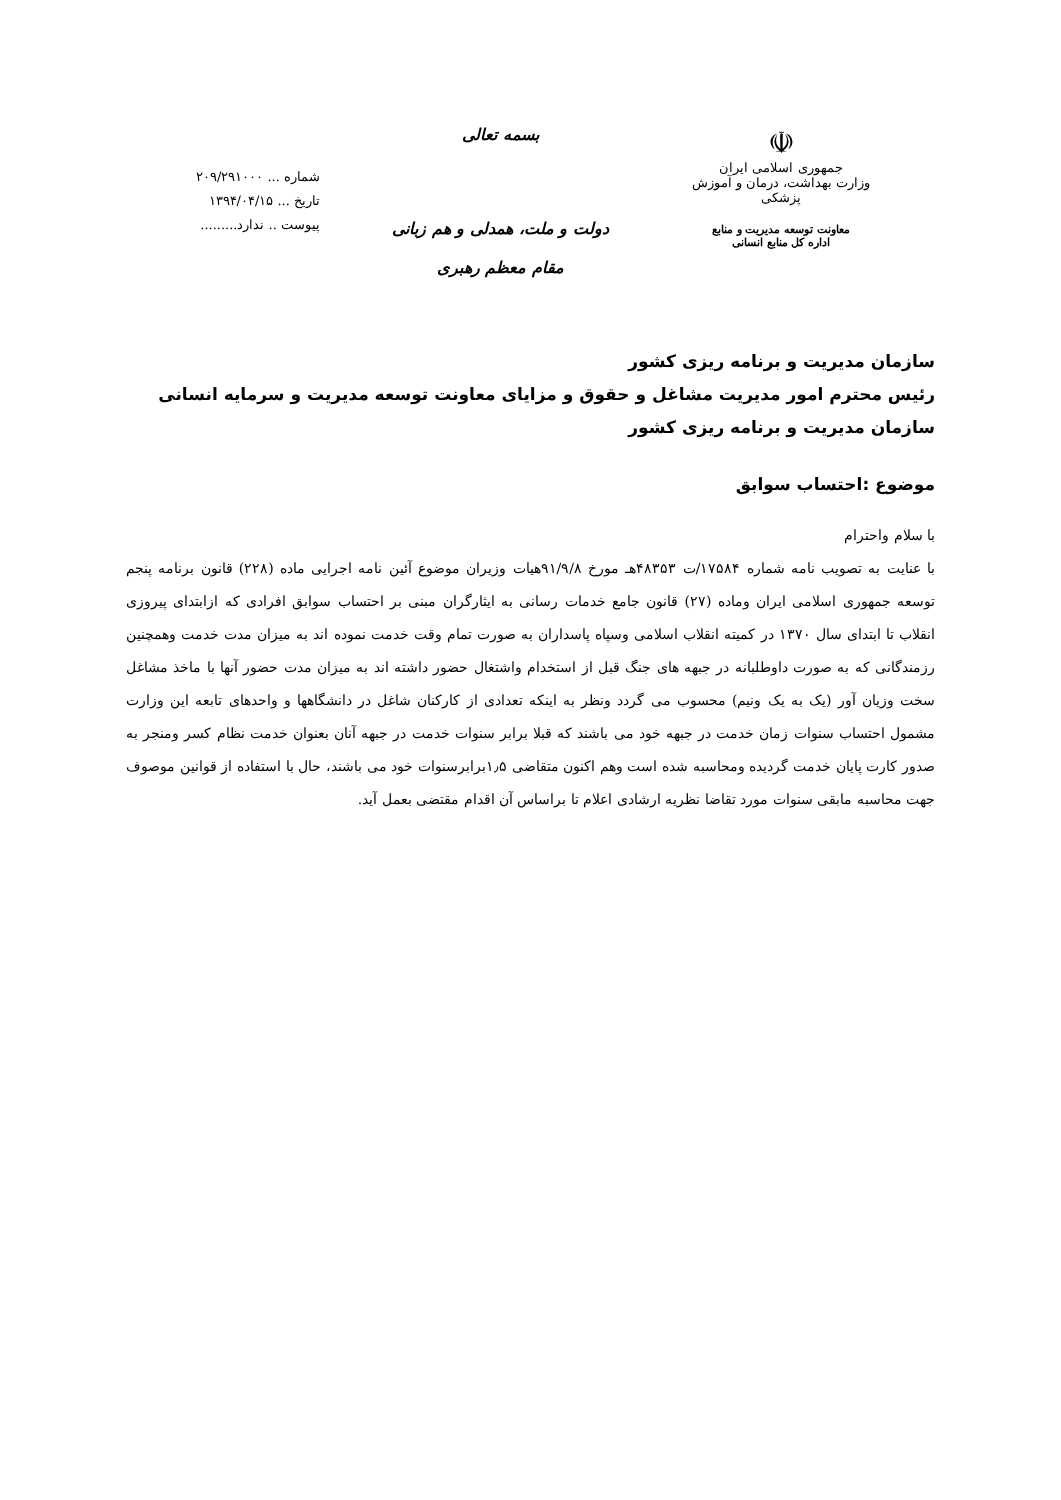☫
جمهوری اسلامی ایران
وزارت بهداشت، درمان و آموزش پزشکی
معاونت توسعه مدیریت و منابع
اداره کل منابع انسانی
بسمه تعالی
دولت و ملت، همدلی و هم زبانی
مقام معظم رهبری
شماره ... ۲۰۹/۲۹۱۰۰۰
تاریخ ... ۱۳۹۴/۰۴/۱۵
پیوست .. ندارد.........
سازمان مدیریت و برنامه ریزی کشور
رئیس محترم امور مدیریت مشاغل و حقوق و مزایای معاونت توسعه مدیریت و سرمایه انسانی سازمان مدیریت و برنامه ریزی کشور
موضوع :احتساب سوابق
با سلام واحترام
با عنایت به تصویب نامه شماره ۱۷۵۸۴/ت ۴۸۳۵۳هـ مورخ ۹۱/۹/۸هیات وزیران موضوع آئین نامه اجرایی ماده (۲۲۸) قانون برنامه پنجم توسعه جمهوری اسلامی ایران وماده (۲۷) قانون جامع خدمات رسانی به ایثارگران مبنی بر احتساب سوابق افرادی که ازابتدای پیروزی انقلاب تا ابتدای سال ۱۳۷۰ در کمیته انقلاب اسلامی وسپاه پاسداران به صورت تمام وقت خدمت نموده اند به میزان مدت خدمت وهمچنین رزمندگانی که به صورت داوطلبانه در جبهه های جنگ قبل از استخدام واشتغال حضور داشته اند به میزان مدت حضور آنها با ماخذ مشاغل سخت وزیان آور (یک به یک ونیم) محسوب می گردد ونظر به اینکه تعدادی از کارکنان شاغل در دانشگاهها و واحدهای تابعه این وزارت مشمول احتساب سنوات زمان خدمت در جبهه خود می باشند که قبلا برابر سنوات خدمت در جبهه آنان بعنوان خدمت نظام کسر ومنجر به صدور کارت پایان خدمت گردیده ومحاسبه شده است وهم اکنون متقاضی ۱٫۵برابرسنوات خود می باشند، حال با استفاده از قوانین موصوف جهت محاسبه مابقی سنوات مورد تقاضا نظریه ارشادی اعلام تا براساس آن اقدام مقتضی بعمل آید.